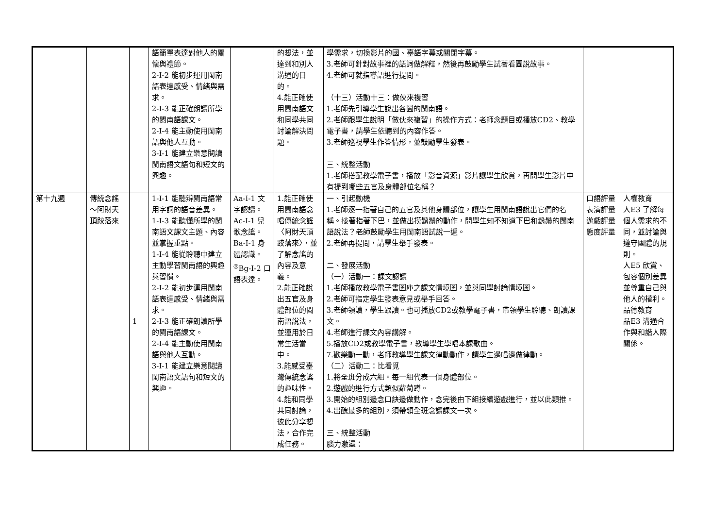| | | | 語簡單表達對他人的關懷與禮節。 2-Ⅰ-2 能初步運用閩南語表達感受、情緒與需求。 2-Ⅰ-3 能正確朗讀所學的閩南語課文。 2-Ⅰ-4 能主動使用閩南語與他人互動。 3-Ⅰ-1 能建立樂意閱讀閩南語文語句和短文的興趣。 | | 的想法，並達到和別人溝通的目的。 4.能正確使用閩南語文和同學共同討論解決問題。 | 學需求，切換影片的國、臺語字幕或關閉字幕。 3.老師可針對故事裡的語詞做解釋，然後再鼓勵學生試著看圖說故事。 4.老師可就指導語進行提問。 （十三）活動十三：做伙來複習 1.老師先引導學生說出各圖的閩南語。 2.老師跟學生說明「做伙來複習」的操作方式：老師念題目或播放CD2、教學電子書，請學生依聽到的內容作答。 3.老師巡視學生作答情形，並鼓勵學生發表。 三、統整活動 1.老師搭配教學電子書，播放「影音資源」影片讓學生欣賞，再問學生影片中有提到哪些五官及身體部位名稱？ | | |
| 第十九週 | 傳統念謠～阿財天頂跤落來 | 1 | 1-Ⅰ-1 能聽辨閩南語常用字詞的語音差異。 1-Ⅰ-3 能聽懂所學的閩南語文課文主題、內容並掌握重點。 1-Ⅰ-4 能從聆聽中建立主動學習閩南語的興趣與習慣。 2-Ⅰ-2 能初步運用閩南語表達感受、情緒與需求。 2-Ⅰ-3 能正確朗讀所學的閩南語課文。 2-Ⅰ-4 能主動使用閩南語與他人互動。 3-Ⅰ-1 能建立樂意閱讀閩南語文語句和短文的興趣。 | Aa-Ⅰ-1 文字認讀。 Ac-Ⅰ-1 兒歌念謠。 Ba-Ⅰ-1 身體認識。 <sup>◎</sup>Bg-Ⅰ-2 口語表達。 | 1.能正確使用閩南語念唱傳統念謠〈阿財天頂跤落來〉，並了解念謠的內容及意義。 2.能正確說出五官及身體部位的閩南語說法，並運用於日常生活當中。 3.能感受臺灣傳統念謠的趣味性。 4.能和同學共同討論，彼此分享想法，合作完成任務。 | 一、引起動機 1.老師逐一指著自己的五官及其他身體部位，讓學生用閩南語說出它們的名稱。接著指著下巴，並做出摸鬍鬚的動作，問學生知不知道下巴和鬍鬚的閩南語說法？老師鼓勵學生用閩南語試說一遍。 2.老師再提問，請學生舉手發表。 二、發展活動 （一）活動一：課文認讀 1.老師播放教學電子書圖庫之課文情境圖，並與同學討論情境圖。 2.老師可指定學生發表意見或舉手回答。 3.老師領讀，學生跟讀。也可播放CD2或教學電子書，帶領學生聆聽、朗讀課文。 4.老師進行課文內容講解。 5.播放CD2或教學電子書，教導學生學唱本課歌曲。 7.歡樂動一動，老師教導學生課文律動動作，請學生邊唱邊做律動。 （二）活動二：比看覓 1.將全班分成六組。每一組代表一個身體部位。 2.遊戲的進行方式類似蘿蔔蹲。 3.開始的組別邊念口訣邊做動作，念完後由下組接續遊戲進行，並以此類推。 4.出醜最多的組別，須帶領全班念讀課文一次。 三、統整活動 腦力激盪： | 口語評量 表演評量 遊戲評量 態度評量 | 人權教育 人E3 了解每個人需求的不同，並討論與遵守團體的規則。 人E5 欣賞、包容個別差異並尊重自己與他人的權利。 品德教育 品E3 溝通合作與和諧人際關係。 |